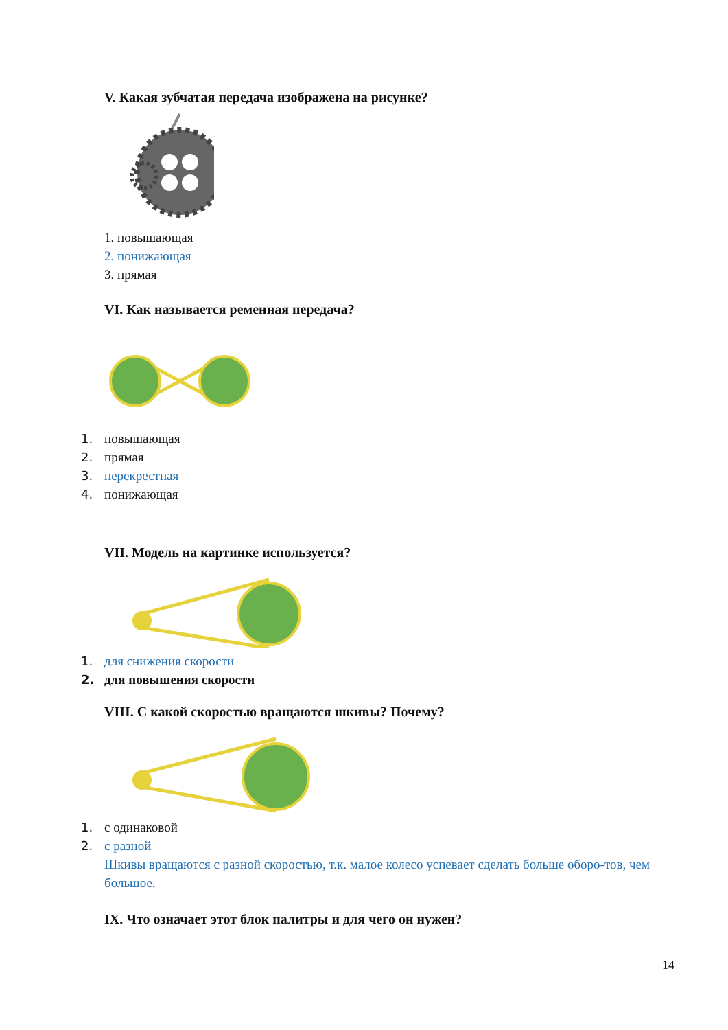V. Какая зубчатая передача изображена на рисунке?
1. повышающая
2. понижающая
3. прямая
VI. Как называется ременная передача?
1. повышающая
2. прямая
3. перекрестная
4. понижающая
VII. Модель на картинке используется?
1. для снижения скорости
2. для повышения скорости
VIII. С какой скоростью вращаются шкивы? Почему?
1. с одинаковой
2. с разной
Шкивы вращаются с разной скоростью, т.к. малое колесо успевает сделать больше оборо-тов, чем большое.
IX. Что означает этот блок палитры и для чего он нужен?
14